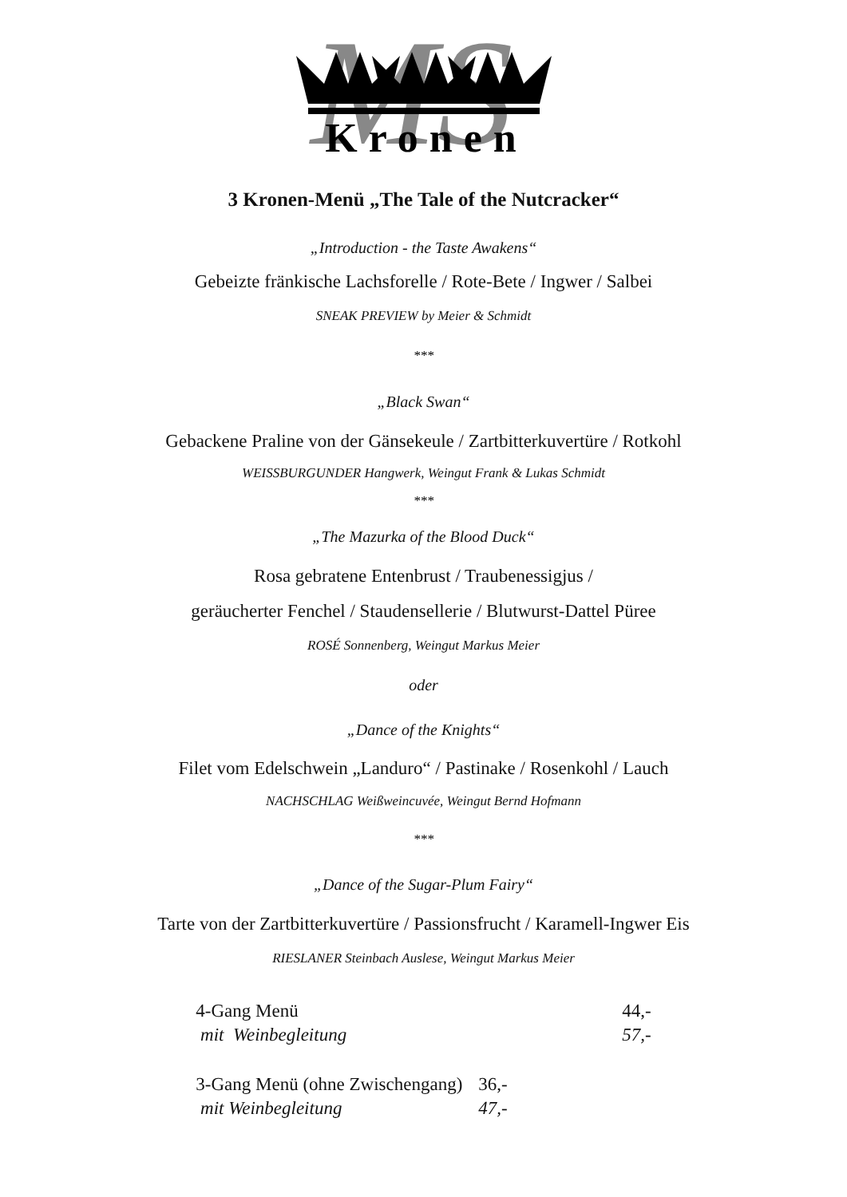MS
Kronen
3 Kronen-Menü „The Tale of the Nutcracker“
„Introduction - the Taste Awakens“
Gebeizte fränkische Lachsforelle / Rote-Bete / Ingwer / Salbei
SNEAK PREVIEW by Meier & Schmidt
***
„Black Swan“
Gebackene Praline von der Gänsekeule / Zartbitterkuvertüre / Rotkohl
WEISSBURGUNDER Hangwerk, Weingut Frank & Lukas Schmidt
***
„The Mazurka of the Blood Duck“
Rosa gebratene Entenbrust / Traubenessigjus /
geräucherter Fenchel / Staudensellerie / Blutwurst-Dattel Püree
ROSÉ Sonnenberg, Weingut Markus Meier
oder
„Dance of the Knights“
Filet vom Edelschwein „Landuro“ / Pastinake / Rosenkohl / Lauch
NACHSCHLAG Weißweincuvée, Weingut Bernd Hofmann
***
„Dance of the Sugar-Plum Fairy“
Tarte von der Zartbitterkuvertüre / Passionsfrucht / Karamell-Ingwer Eis
RIESLANER Steinbach Auslese, Weingut Markus Meier
| 4-Gang Menü | 44,- |
| mit Weinbegleitung | 57,- |
| 3-Gang Menü (ohne Zwischengang) | 36,- |
| mit Weinbegleitung | 47,- |